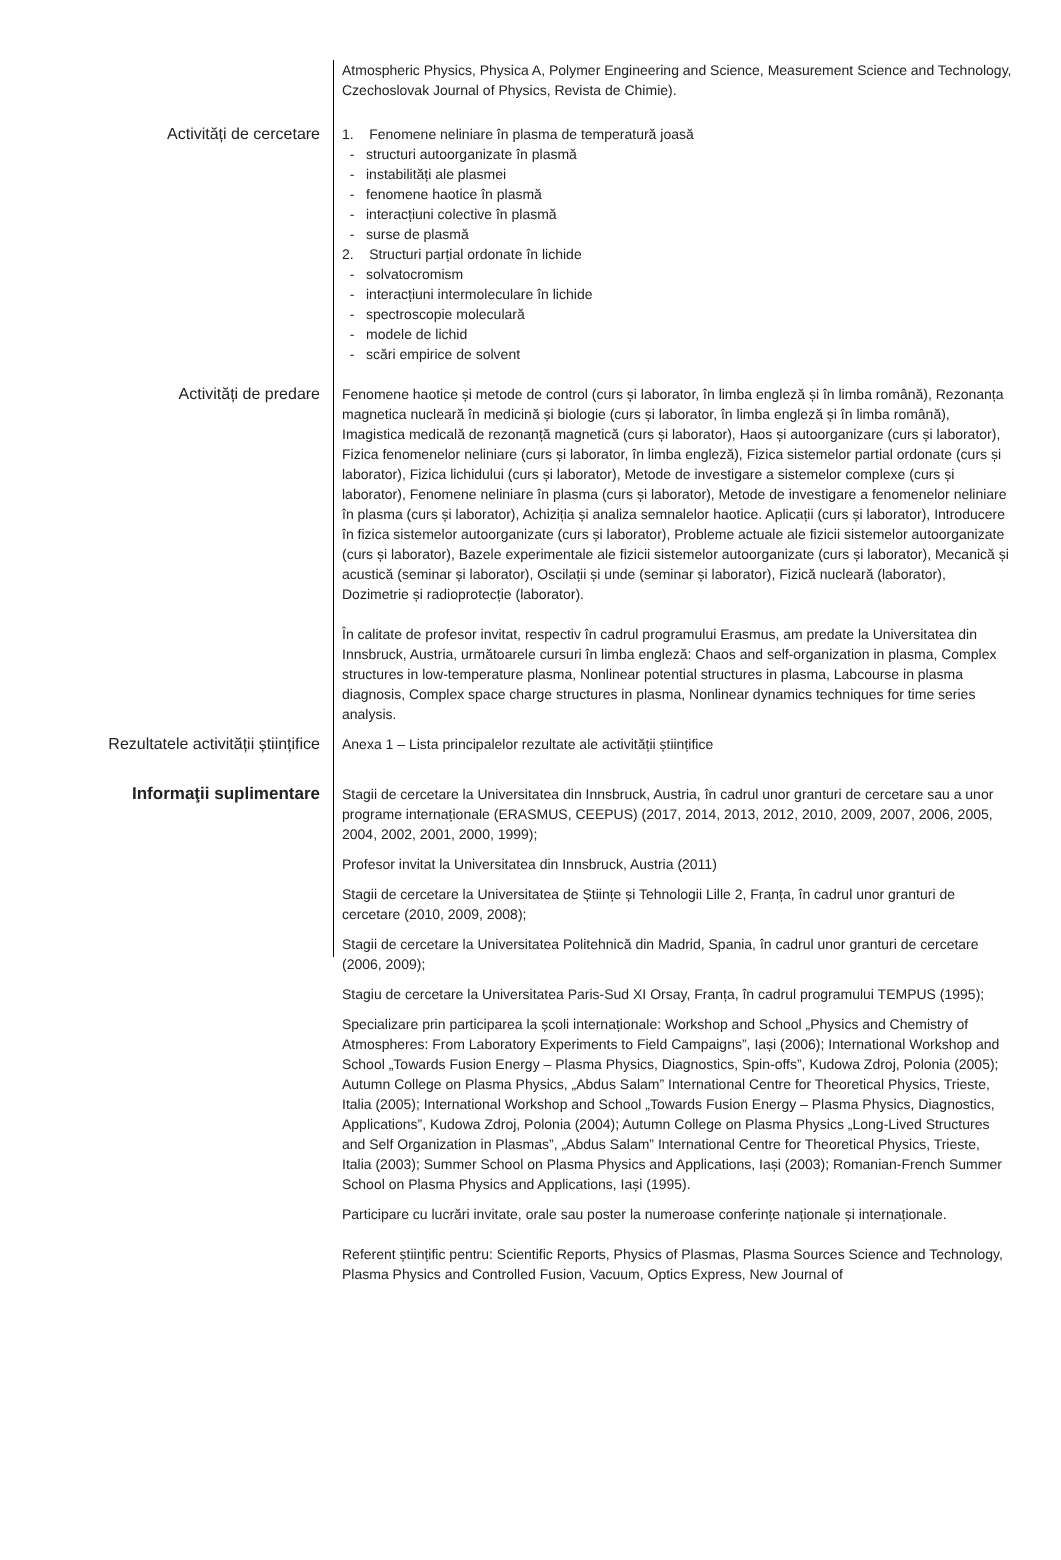Atmospheric Physics, Physica A, Polymer Engineering and Science, Measurement Science and Technology, Czechoslovak Journal of Physics, Revista de Chimie).
Activități de cercetare 1. Fenomene neliniare în plasma de temperatură joasă
structuri autoorganizate în plasmă
instabilități ale plasmei
fenomene haotice în plasmă
interacțiuni colective în plasmă
surse de plasmă
2. Structuri parțial ordonate în lichide
solvatocromism
interacțiuni intermoleculare în lichide
spectroscopie moleculară
modele de lichid
scări empirice de solvent
Activități de predare Fenomene haotice și metode de control (curs și laborator, în limba engleză și în limba română), Rezonanța magnetica nucleară în medicină și biologie (curs și laborator, în limba engleză și în limba română), Imagistica medicală de rezonanță magnetică (curs și laborator), Haos și autoorganizare (curs și laborator), Fizica fenomenelor neliniare (curs și laborator, în limba engleză), Fizica sistemelor partial ordonate (curs și laborator), Fizica lichidului (curs și laborator), Metode de investigare a sistemelor complexe (curs și laborator), Fenomene neliniare în plasma (curs și laborator), Metode de investigare a fenomenelor neliniare în plasma (curs și laborator), Achiziția și analiza semnalelor haotice. Aplicații (curs și laborator), Introducere în fizica sistemelor autoorganizate (curs și laborator), Probleme actuale ale fizicii sistemelor autoorganizate (curs și laborator), Bazele experimentale ale fizicii sistemelor autoorganizate (curs și laborator), Mecanică și acustică (seminar și laborator), Oscilații și unde (seminar și laborator), Fizică nucleară (laborator), Dozimetrie și radioprotecție (laborator).
În calitate de profesor invitat, respectiv în cadrul programului Erasmus, am predate la Universitatea din Innsbruck, Austria, următoarele cursuri în limba engleză: Chaos and self-organization in plasma, Complex structures in low-temperature plasma, Nonlinear potential structures in plasma, Labcourse in plasma diagnosis, Complex space charge structures in plasma, Nonlinear dynamics techniques for time series analysis.
Rezultatele activității științifice
Anexa 1 – Lista principalelor rezultate ale activității științifice
Informaţii suplimentare
Stagii de cercetare la Universitatea din Innsbruck, Austria, în cadrul unor granturi de cercetare sau a unor programe internaționale (ERASMUS, CEEPUS) (2017, 2014, 2013, 2012, 2010, 2009, 2007, 2006, 2005, 2004, 2002, 2001, 2000, 1999);
Profesor invitat la Universitatea din Innsbruck, Austria (2011)
Stagii de cercetare la Universitatea de Științe și Tehnologii Lille 2, Franța, în cadrul unor granturi de cercetare (2010, 2009, 2008);
Stagii de cercetare la Universitatea Politehnică din Madrid, Spania, în cadrul unor granturi de cercetare (2006, 2009);
Stagiu de cercetare la Universitatea Paris-Sud XI Orsay, Franța, în cadrul programului TEMPUS (1995);
Specializare prin participarea la școli internaționale: Workshop and School „Physics and Chemistry of Atmospheres: From Laboratory Experiments to Field Campaigns”, Iași (2006); International Workshop and School „Towards Fusion Energy – Plasma Physics, Diagnostics, Spin-offs”, Kudowa Zdroj, Polonia (2005); Autumn College on Plasma Physics, „Abdus Salam” International Centre for Theoretical Physics, Trieste, Italia (2005); International Workshop and School „Towards Fusion Energy – Plasma Physics, Diagnostics, Applications”, Kudowa Zdroj, Polonia (2004); Autumn College on Plasma Physics „Long-Lived Structures and Self Organization in Plasmas”, „Abdus Salam” International Centre for Theoretical Physics, Trieste, Italia (2003); Summer School on Plasma Physics and Applications, Iași (2003); Romanian-French Summer School on Plasma Physics and Applications, Iași (1995).
Participare cu lucrări invitate, orale sau poster la numeroase conferințe naționale și internaționale.
Referent științific pentru: Scientific Reports, Physics of Plasmas, Plasma Sources Science and Technology, Plasma Physics and Controlled Fusion, Vacuum, Optics Express, New Journal of